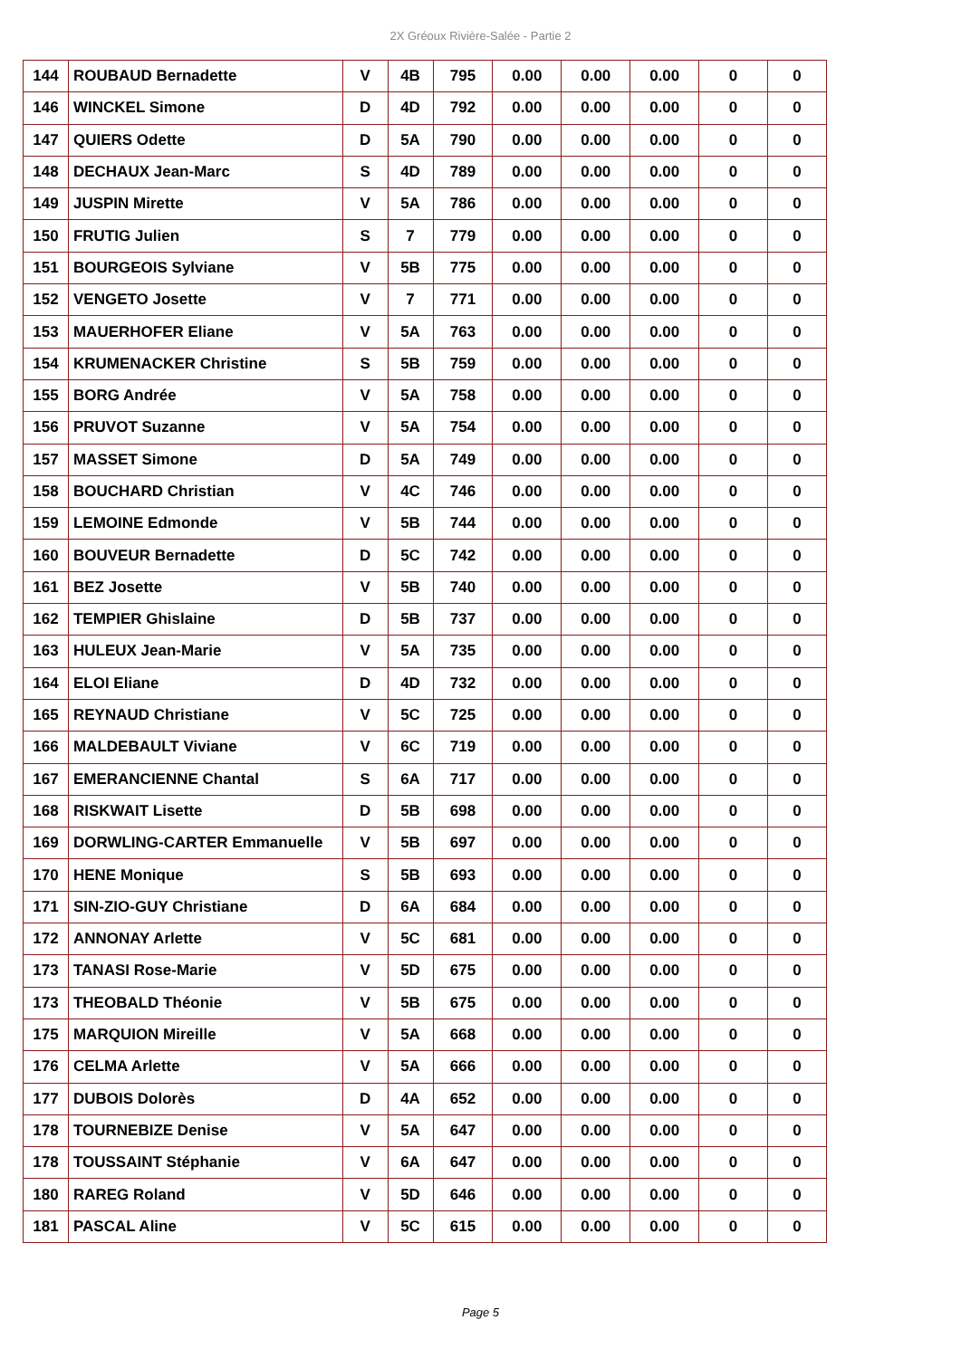2X Gréoux Rivière-Salée - Partie 2
| 144 | ROUBAUD Bernadette | V | 4B | 795 | 0.00 | 0.00 | 0.00 | 0 | 0 |
| 146 | WINCKEL Simone | D | 4D | 792 | 0.00 | 0.00 | 0.00 | 0 | 0 |
| 147 | QUIERS Odette | D | 5A | 790 | 0.00 | 0.00 | 0.00 | 0 | 0 |
| 148 | DECHAUX Jean-Marc | S | 4D | 789 | 0.00 | 0.00 | 0.00 | 0 | 0 |
| 149 | JUSPIN Mirette | V | 5A | 786 | 0.00 | 0.00 | 0.00 | 0 | 0 |
| 150 | FRUTIG Julien | S | 7 | 779 | 0.00 | 0.00 | 0.00 | 0 | 0 |
| 151 | BOURGEOIS Sylviane | V | 5B | 775 | 0.00 | 0.00 | 0.00 | 0 | 0 |
| 152 | VENGETO Josette | V | 7 | 771 | 0.00 | 0.00 | 0.00 | 0 | 0 |
| 153 | MAUERHOFER Eliane | V | 5A | 763 | 0.00 | 0.00 | 0.00 | 0 | 0 |
| 154 | KRUMENACKER Christine | S | 5B | 759 | 0.00 | 0.00 | 0.00 | 0 | 0 |
| 155 | BORG Andrée | V | 5A | 758 | 0.00 | 0.00 | 0.00 | 0 | 0 |
| 156 | PRUVOT Suzanne | V | 5A | 754 | 0.00 | 0.00 | 0.00 | 0 | 0 |
| 157 | MASSET Simone | D | 5A | 749 | 0.00 | 0.00 | 0.00 | 0 | 0 |
| 158 | BOUCHARD Christian | V | 4C | 746 | 0.00 | 0.00 | 0.00 | 0 | 0 |
| 159 | LEMOINE Edmonde | V | 5B | 744 | 0.00 | 0.00 | 0.00 | 0 | 0 |
| 160 | BOUVEUR Bernadette | D | 5C | 742 | 0.00 | 0.00 | 0.00 | 0 | 0 |
| 161 | BEZ Josette | V | 5B | 740 | 0.00 | 0.00 | 0.00 | 0 | 0 |
| 162 | TEMPIER Ghislaine | D | 5B | 737 | 0.00 | 0.00 | 0.00 | 0 | 0 |
| 163 | HULEUX Jean-Marie | V | 5A | 735 | 0.00 | 0.00 | 0.00 | 0 | 0 |
| 164 | ELOI Eliane | D | 4D | 732 | 0.00 | 0.00 | 0.00 | 0 | 0 |
| 165 | REYNAUD Christiane | V | 5C | 725 | 0.00 | 0.00 | 0.00 | 0 | 0 |
| 166 | MALDEBAULT Viviane | V | 6C | 719 | 0.00 | 0.00 | 0.00 | 0 | 0 |
| 167 | EMERANCIENNE Chantal | S | 6A | 717 | 0.00 | 0.00 | 0.00 | 0 | 0 |
| 168 | RISKWAIT Lisette | D | 5B | 698 | 0.00 | 0.00 | 0.00 | 0 | 0 |
| 169 | DORWLING-CARTER Emmanuelle | V | 5B | 697 | 0.00 | 0.00 | 0.00 | 0 | 0 |
| 170 | HENE Monique | S | 5B | 693 | 0.00 | 0.00 | 0.00 | 0 | 0 |
| 171 | SIN-ZIO-GUY Christiane | D | 6A | 684 | 0.00 | 0.00 | 0.00 | 0 | 0 |
| 172 | ANNONAY Arlette | V | 5C | 681 | 0.00 | 0.00 | 0.00 | 0 | 0 |
| 173 | TANASI Rose-Marie | V | 5D | 675 | 0.00 | 0.00 | 0.00 | 0 | 0 |
| 173 | THEOBALD Théonie | V | 5B | 675 | 0.00 | 0.00 | 0.00 | 0 | 0 |
| 175 | MARQUION Mireille | V | 5A | 668 | 0.00 | 0.00 | 0.00 | 0 | 0 |
| 176 | CELMA Arlette | V | 5A | 666 | 0.00 | 0.00 | 0.00 | 0 | 0 |
| 177 | DUBOIS Dolorès | D | 4A | 652 | 0.00 | 0.00 | 0.00 | 0 | 0 |
| 178 | TOURNEBIZE Denise | V | 5A | 647 | 0.00 | 0.00 | 0.00 | 0 | 0 |
| 178 | TOUSSAINT Stéphanie | V | 6A | 647 | 0.00 | 0.00 | 0.00 | 0 | 0 |
| 180 | RAREG Roland | V | 5D | 646 | 0.00 | 0.00 | 0.00 | 0 | 0 |
| 181 | PASCAL Aline | V | 5C | 615 | 0.00 | 0.00 | 0.00 | 0 | 0 |
Page 5